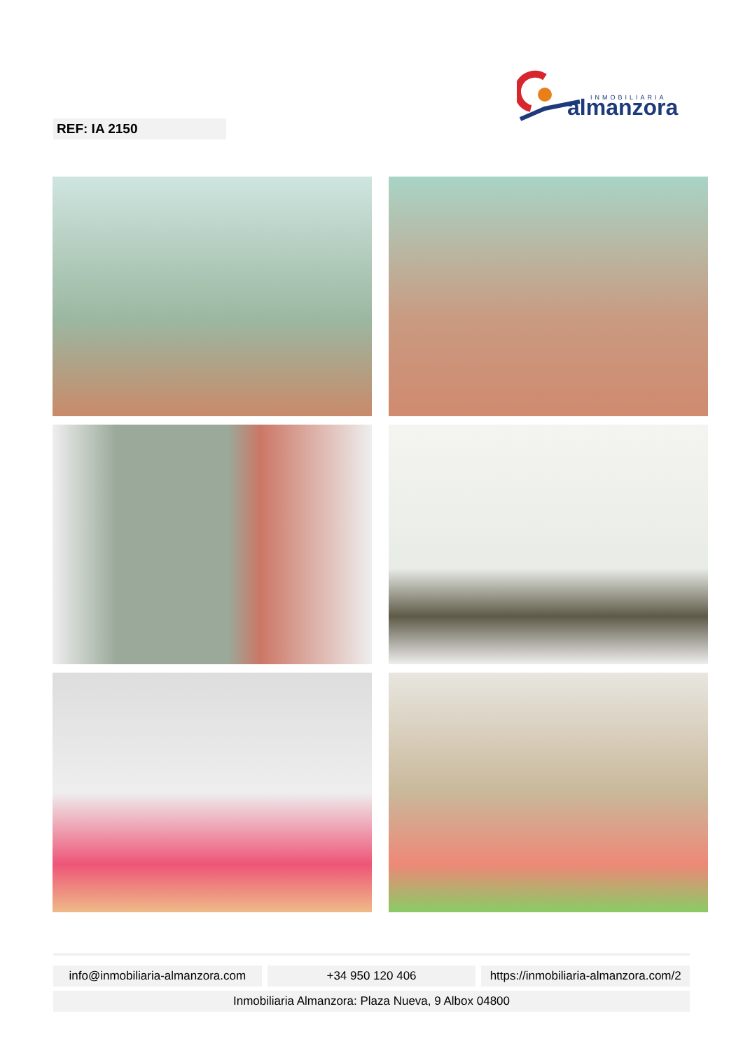INMOBILIARIA
almanzora
REF: IA 2150
info@inmobiliaria-almanzora.com
+34 950 120 406 https://inmobiliaria-almanzora.com/2
Inmobiliaria Almanzora: Plaza Nueva, 9 Albox 04800